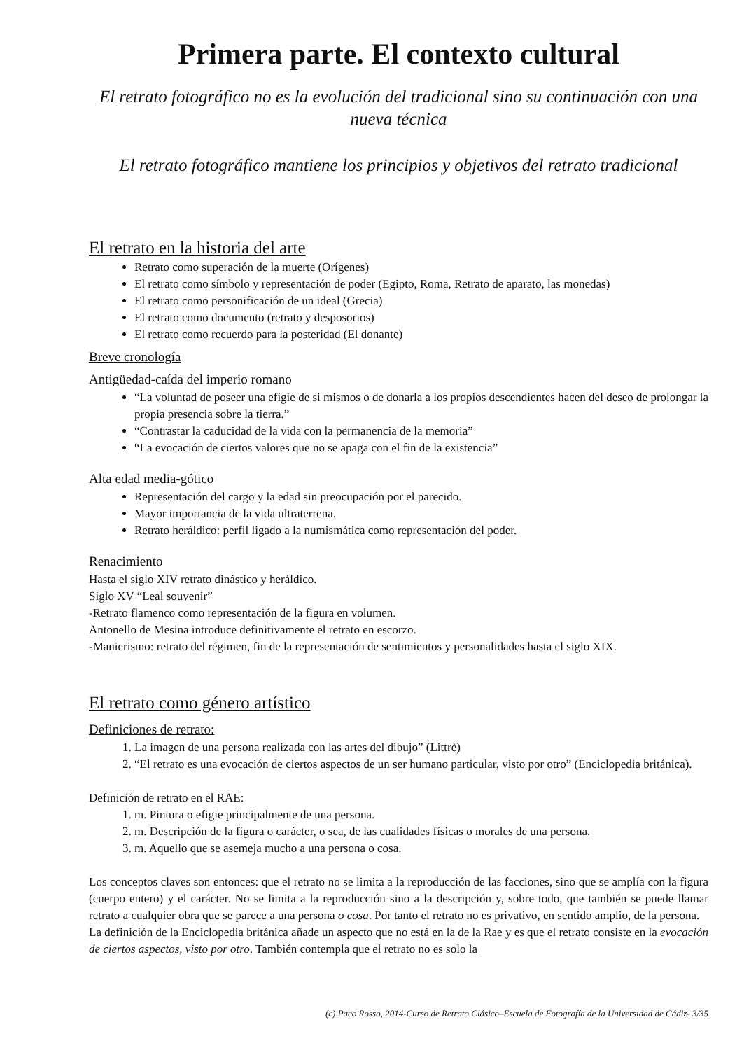Primera parte. El contexto cultural
El retrato fotográfico no es la evolución del tradicional sino su continuación con una nueva técnica
El retrato fotográfico mantiene los principios y objetivos del retrato tradicional
El retrato en la historia del arte
Retrato como superación de la muerte (Orígenes)
El retrato como símbolo y representación de poder (Egipto, Roma, Retrato de aparato, las monedas)
El retrato como personificación de un ideal (Grecia)
El retrato como documento (retrato y desposorios)
El retrato como recuerdo para la posteridad (El donante)
Breve cronología
Antigüedad-caída del imperio romano
“La voluntad de poseer una efigie de si mismos o de donarla a los propios descendientes hacen del deseo de prolongar la propia presencia sobre la tierra.”
“Contrastar la caducidad de la vida con la permanencia de la memoria”
“La evocación de ciertos valores que no se apaga con el fin de la existencia”
Alta edad media-gótico
Representación del cargo y la edad sin preocupación por el parecido.
Mayor importancia de la vida ultraterrena.
Retrato heráldico: perfil ligado a la numismática como representación del poder.
Renacimiento
Hasta el siglo XIV retrato dinástico y heráldico.
Siglo XV “Leal souvenir”
-Retrato flamenco como representación de la figura en volumen.
Antonello de Mesina introduce definitivamente el retrato en escorzo.
-Manierismo: retrato del régimen, fin de la representación de sentimientos y personalidades hasta el siglo XIX.
El retrato como género artístico
Definiciones de retrato:
1. La imagen de una persona realizada con las artes del dibujo” (Littrè)
2. “El retrato es una evocación de ciertos aspectos de un ser humano particular, visto por otro” (Enciclopedia británica).
Definición de retrato en el RAE:
1. m. Pintura o efigie principalmente de una persona.
2. m. Descripción de la figura o carácter, o sea, de las cualidades físicas o morales de una persona.
3. m. Aquello que se asemeja mucho a una persona o cosa.
Los conceptos claves son entonces: que el retrato no se limita a la reproducción de las facciones, sino que se amplía con la figura (cuerpo entero) y el carácter. No se limita a la reproducción sino a la descripción y, sobre todo, que también se puede llamar retrato a cualquier obra que se parece a una persona o cosa. Por tanto el retrato no es privativo, en sentido amplio, de la persona.
La definición de la Enciclopedia británica añade un aspecto que no está en la de la Rae y es que el retrato consiste en la evocación de ciertos aspectos, visto por otro. También contempla que el retrato no es solo la
(c) Paco Rosso, 2014-Curso de Retrato Clásico–Escuela de Fotografía de la Universidad de Cádiz- 3/35